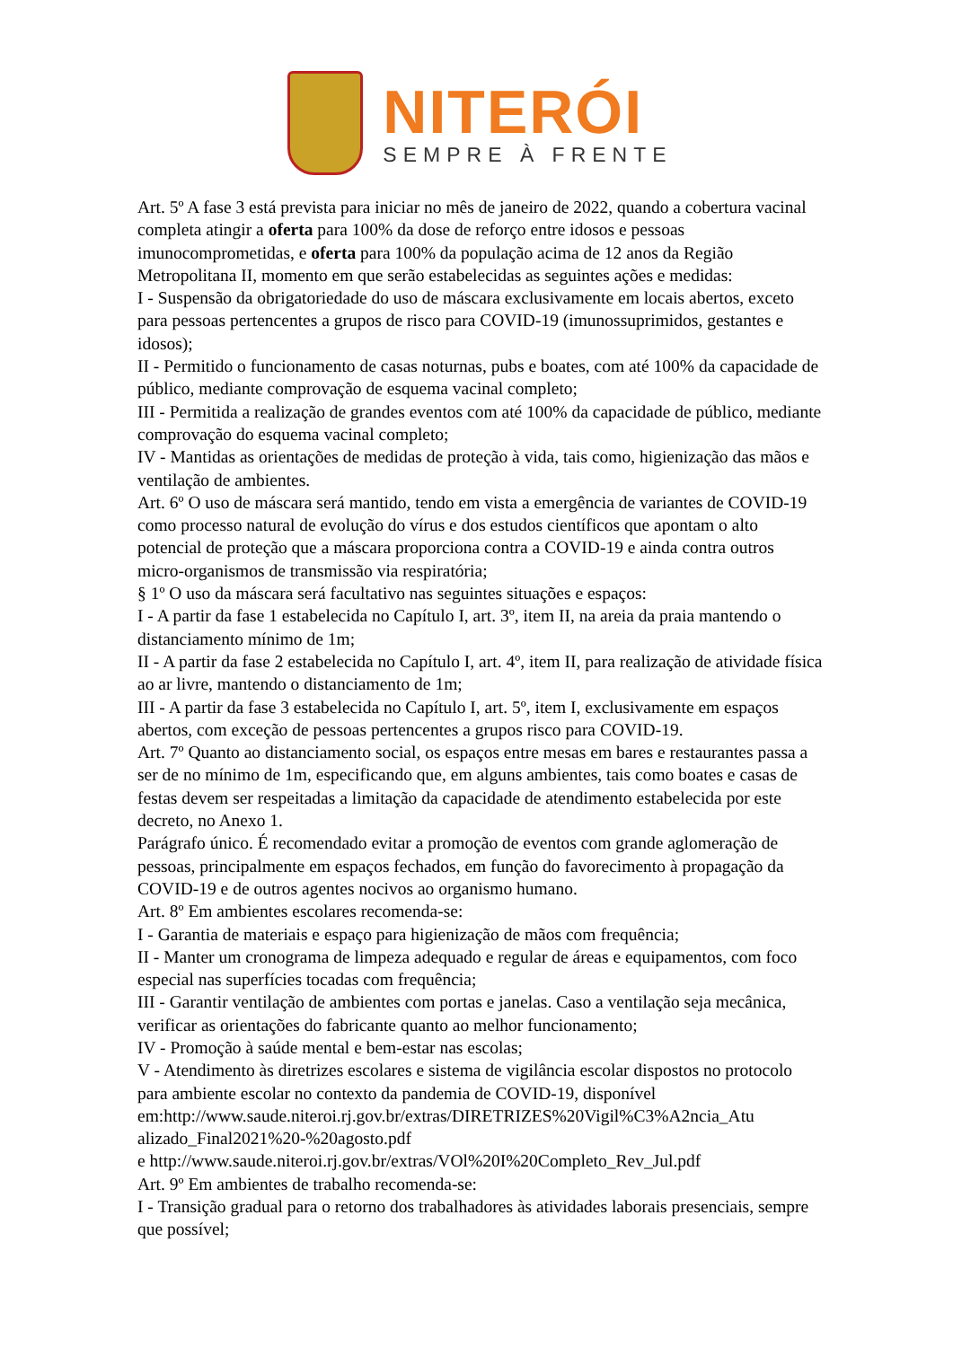NITERÓI
SEMPRE À FRENTE
Art. 5º A fase 3 está prevista para iniciar no mês de janeiro de 2022, quando a cobertura vacinal completa atingir a oferta para 100% da dose de reforço entre idosos e pessoas imunocomprometidas, e oferta para 100% da população acima de 12 anos da Região Metropolitana II, momento em que serão estabelecidas as seguintes ações e medidas:
I - Suspensão da obrigatoriedade do uso de máscara exclusivamente em locais abertos, exceto para pessoas pertencentes a grupos de risco para COVID-19 (imunossuprimidos, gestantes e idosos);
II - Permitido o funcionamento de casas noturnas, pubs e boates, com até 100% da capacidade de público, mediante comprovação de esquema vacinal completo;
III - Permitida a realização de grandes eventos com até 100% da capacidade de público, mediante comprovação do esquema vacinal completo;
IV - Mantidas as orientações de medidas de proteção à vida, tais como, higienização das mãos e ventilação de ambientes.
Art. 6º O uso de máscara será mantido, tendo em vista a emergência de variantes de COVID-19 como processo natural de evolução do vírus e dos estudos científicos que apontam o alto potencial de proteção que a máscara proporciona contra a COVID-19 e ainda contra outros micro-organismos de transmissão via respiratória;
§ 1º O uso da máscara será facultativo nas seguintes situações e espaços:
I - A partir da fase 1 estabelecida no Capítulo I, art. 3º, item II, na areia da praia mantendo o distanciamento mínimo de 1m;
II - A partir da fase 2 estabelecida no Capítulo I, art. 4º, item II, para realização de atividade física ao ar livre, mantendo o distanciamento de 1m;
III - A partir da fase 3 estabelecida no Capítulo I, art. 5º, item I, exclusivamente em espaços abertos, com exceção de pessoas pertencentes a grupos risco para COVID-19.
Art. 7º Quanto ao distanciamento social, os espaços entre mesas em bares e restaurantes passa a ser de no mínimo de 1m, especificando que, em alguns ambientes, tais como boates e casas de festas devem ser respeitadas a limitação da capacidade de atendimento estabelecida por este decreto, no Anexo 1.
Parágrafo único. É recomendado evitar a promoção de eventos com grande aglomeração de pessoas, principalmente em espaços fechados, em função do favorecimento à propagação da COVID-19 e de outros agentes nocivos ao organismo humano.
Art. 8º Em ambientes escolares recomenda-se:
I - Garantia de materiais e espaço para higienização de mãos com frequência;
II - Manter um cronograma de limpeza adequado e regular de áreas e equipamentos, com foco especial nas superfícies tocadas com frequência;
III - Garantir ventilação de ambientes com portas e janelas. Caso a ventilação seja mecânica, verificar as orientações do fabricante quanto ao melhor funcionamento;
IV - Promoção à saúde mental e bem-estar nas escolas;
V - Atendimento às diretrizes escolares e sistema de vigilância escolar dispostos no protocolo para ambiente escolar no contexto da pandemia de COVID-19, disponível em:http://www.saude.niteroi.rj.gov.br/extras/DIRETRIZES%20Vigil%C3%A2ncia_Atu alizado_Final2021%20-%20agosto.pdf
e http://www.saude.niteroi.rj.gov.br/extras/VOl%20I%20Completo_Rev_Jul.pdf
Art. 9º Em ambientes de trabalho recomenda-se:
I - Transição gradual para o retorno dos trabalhadores às atividades laborais presenciais, sempre que possível;